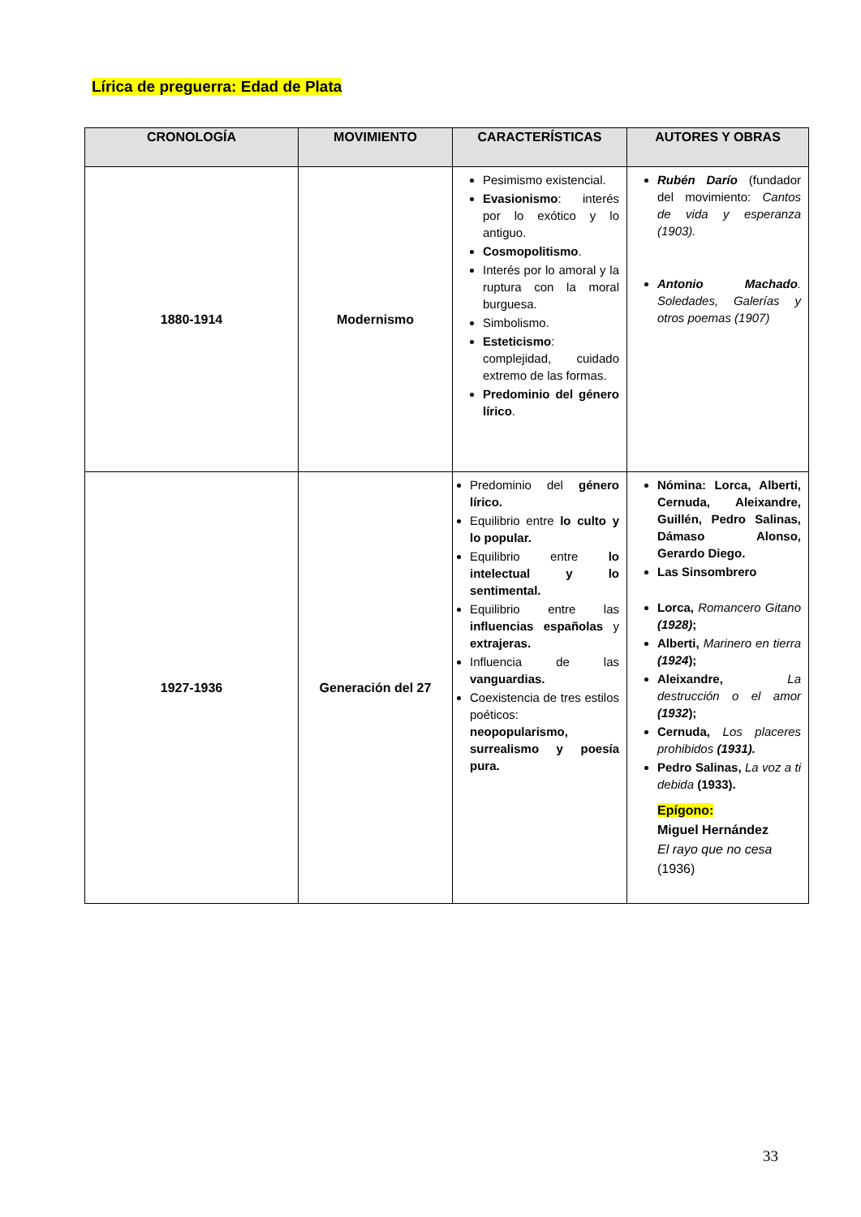Lírica de preguerra: Edad de Plata
| CRONOLOGÍA | MOVIMIENTO | CARACTERÍSTICAS | AUTORES Y OBRAS |
| --- | --- | --- | --- |
| 1880-1914 | Modernismo | Pesimismo existencial. Evasionismo : interés por lo exótico y lo antiguo. Cosmopolitismo . Interés por lo amoral y la ruptura con la moral burguesa. Simbolismo. Esteticismo : complejidad, cuidado extremo de las formas. Predominio del género lírico . | Rubén Darío (fundador del movimiento: Cantos de vida y esperanza (1903). Antonio Machado . Soledades, Galerías y otros poemas (1907) |
| 1927-1936 | Generación del 27 | Predominio del género lírico. Equilibrio entre lo culto y lo popular. Equilibrio entre lo intelectual y lo sentimental. Equilibrio entre las influencias españolas y extrajeras. Influencia de las vanguardias. Coexistencia de tres estilos poéticos: neopopularismo, surrealismo y poesía pura. | Nómina: Lorca, Alberti, Cernuda, Aleixandre, Guillén, Pedro Salinas, Dámaso Alonso, Gerardo Diego. Las Sinsombrero Lorca, Romancero Gitano (1928) ; Alberti, Marinero en tierra (1924 ); Aleixandre, La destrucción o el amor (1932 ); Cernuda, Los placeres prohibidos (1931). Pedro Salinas, La voz a ti debida (1933). Epígono: Miguel Hernández El rayo que no cesa (1936) |
33